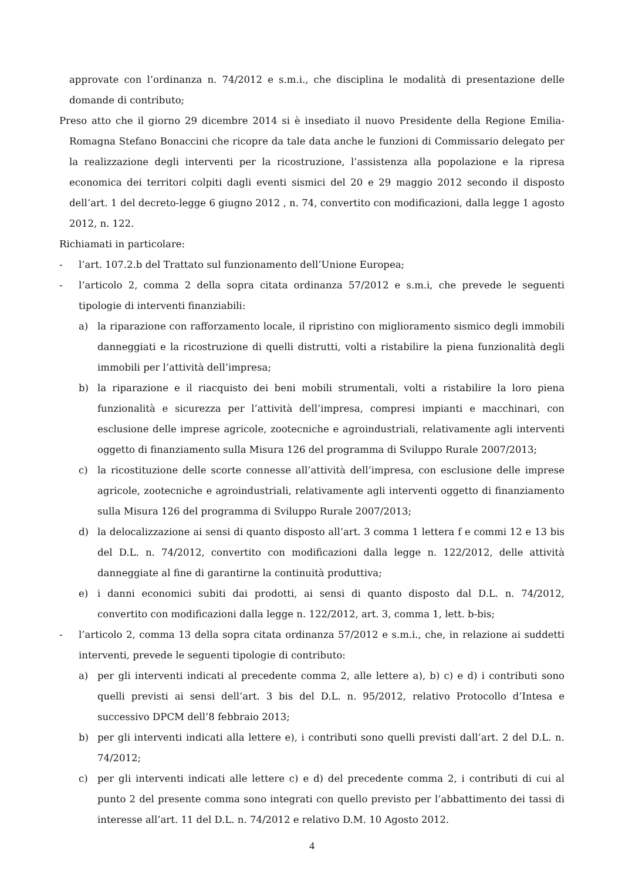approvate con l’ordinanza n. 74/2012 e s.m.i., che disciplina le modalità di presentazione delle domande di contributo;
Preso atto che il giorno 29 dicembre 2014 si è insediato il nuovo Presidente della Regione Emilia-Romagna Stefano Bonaccini che ricopre da tale data anche le funzioni di Commissario delegato per la realizzazione degli interventi per la ricostruzione, l’assistenza alla popolazione e la ripresa economica dei territori colpiti dagli eventi sismici del 20 e 29 maggio 2012 secondo il disposto dell’art. 1 del decreto-legge 6 giugno 2012 , n. 74, convertito con modificazioni, dalla legge 1 agosto 2012, n. 122.
Richiamati in particolare:
- l’art. 107.2.b del Trattato sul funzionamento dell’Unione Europea;
- l’articolo 2, comma 2 della sopra citata ordinanza 57/2012 e s.m.i, che prevede le seguenti tipologie di interventi finanziabili:
a) la riparazione con rafforzamento locale, il ripristino con miglioramento sismico degli immobili danneggiati e la ricostruzione di quelli distrutti, volti a ristabilire la piena funzionalità degli immobili per l’attività dell’impresa;
b) la riparazione e il riacquisto dei beni mobili strumentali, volti a ristabilire la loro piena funzionalità e sicurezza per l’attività dell’impresa, compresi impianti e macchinari, con esclusione delle imprese agricole, zootecniche e agroindustriali, relativamente agli interventi oggetto di finanziamento sulla Misura 126 del programma di Sviluppo Rurale 2007/2013;
c) la ricostituzione delle scorte connesse all’attività dell’impresa, con esclusione delle imprese agricole, zootecniche e agroindustriali, relativamente agli interventi oggetto di finanziamento sulla Misura 126 del programma di Sviluppo Rurale 2007/2013;
d) la delocalizzazione ai sensi di quanto disposto all’art. 3 comma 1 lettera f e commi 12 e 13 bis del D.L. n. 74/2012, convertito con modificazioni dalla legge n. 122/2012, delle attività danneggiate al fine di garantirne la continuità produttiva;
e) i danni economici subiti dai prodotti, ai sensi di quanto disposto dal D.L. n. 74/2012, convertito con modificazioni dalla legge n. 122/2012, art. 3, comma 1, lett. b-bis;
- l’articolo 2, comma 13 della sopra citata ordinanza 57/2012 e s.m.i., che, in relazione ai suddetti interventi, prevede le seguenti tipologie di contributo:
a) per gli interventi indicati al precedente comma 2, alle lettere a), b) c) e d) i contributi sono quelli previsti ai sensi dell’art. 3 bis del D.L. n. 95/2012, relativo Protocollo d’Intesa e successivo DPCM dell’8 febbraio 2013;
b) per gli interventi indicati alla lettere e), i contributi sono quelli previsti dall’art. 2 del D.L. n. 74/2012;
c) per gli interventi indicati alle lettere c) e d) del precedente comma 2, i contributi di cui al punto 2 del presente comma sono integrati con quello previsto per l’abbattimento dei tassi di interesse all’art. 11 del D.L. n. 74/2012 e relativo D.M. 10 Agosto 2012.
4